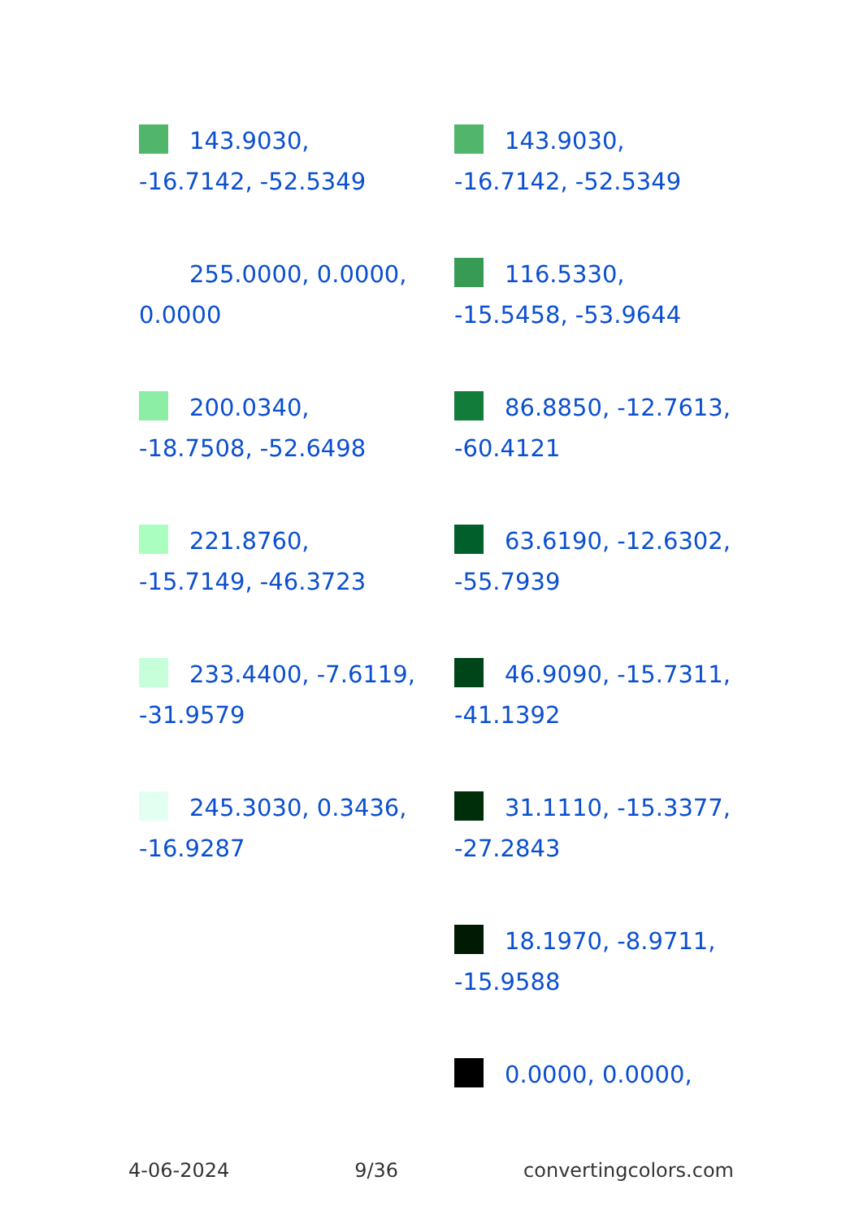143.9030, -16.7142, -52.5349
255.0000, 0.0000, 0.0000
200.0340, -18.7508, -52.6498
221.8760, -15.7149, -46.3723
233.4400, -7.6119, -31.9579
245.3030, 0.3436, -16.9287
143.9030, -16.7142, -52.5349
116.5330, -15.5458, -53.9644
86.8850, -12.7613, -60.4121
63.6190, -12.6302, -55.7939
46.9090, -15.7311, -41.1392
31.1110, -15.3377, -27.2843
18.1970, -8.9711, -15.9588
0.0000, 0.0000,
4-06-2024 9/36 convertingcolors.com